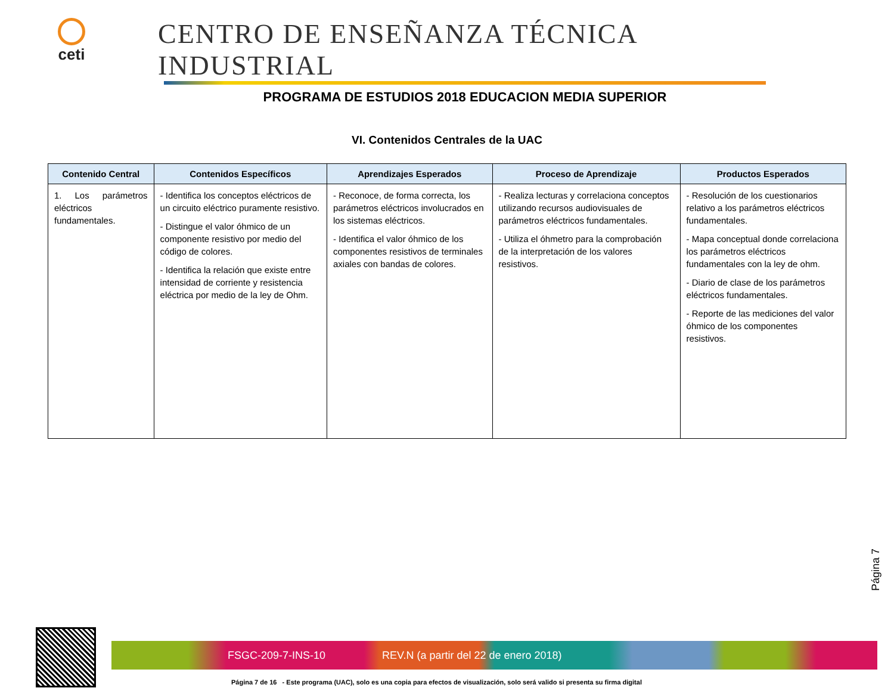ceti
CENTRO DE ENSEÑANZA TÉCNICA INDUSTRIAL
PROGRAMA DE ESTUDIOS 2018 EDUCACION MEDIA SUPERIOR
VI. Contenidos Centrales de la UAC
| Contenido Central | Contenidos Específicos | Aprendizajes Esperados | Proceso de Aprendizaje | Productos Esperados |
| --- | --- | --- | --- | --- |
| 1. Los parámetros eléctricos fundamentales. | - Identifica los conceptos eléctricos de un circuito eléctrico puramente resistivo. - Distingue el valor óhmico de un componente resistivo por medio del código de colores. - Identifica la relación que existe entre intensidad de corriente y resistencia eléctrica por medio de la ley de Ohm. | - Reconoce, de forma correcta, los parámetros eléctricos involucrados en los sistemas eléctricos. - Identifica el valor óhmico de los componentes resistivos de terminales axiales con bandas de colores. | - Realiza lecturas y correlaciona conceptos utilizando recursos audiovisuales de parámetros eléctricos fundamentales. - Utiliza el óhmetro para la comprobación de la interpretación de los valores resistivos. | - Resolución de los cuestionarios relativo a los parámetros eléctricos fundamentales. - Mapa conceptual donde correlaciona los parámetros eléctricos fundamentales con la ley de ohm. - Diario de clase de los parámetros eléctricos fundamentales. - Reporte de las mediciones del valor óhmico de los componentes resistivos. |
Página 7
FSGC-209-7-INS-10 REV.N (a partir del 22 de enero 2018)
Página 7 de 16 - Este programa (UAC), solo es una copia para efectos de visualización, solo será valido si presenta su firma digital